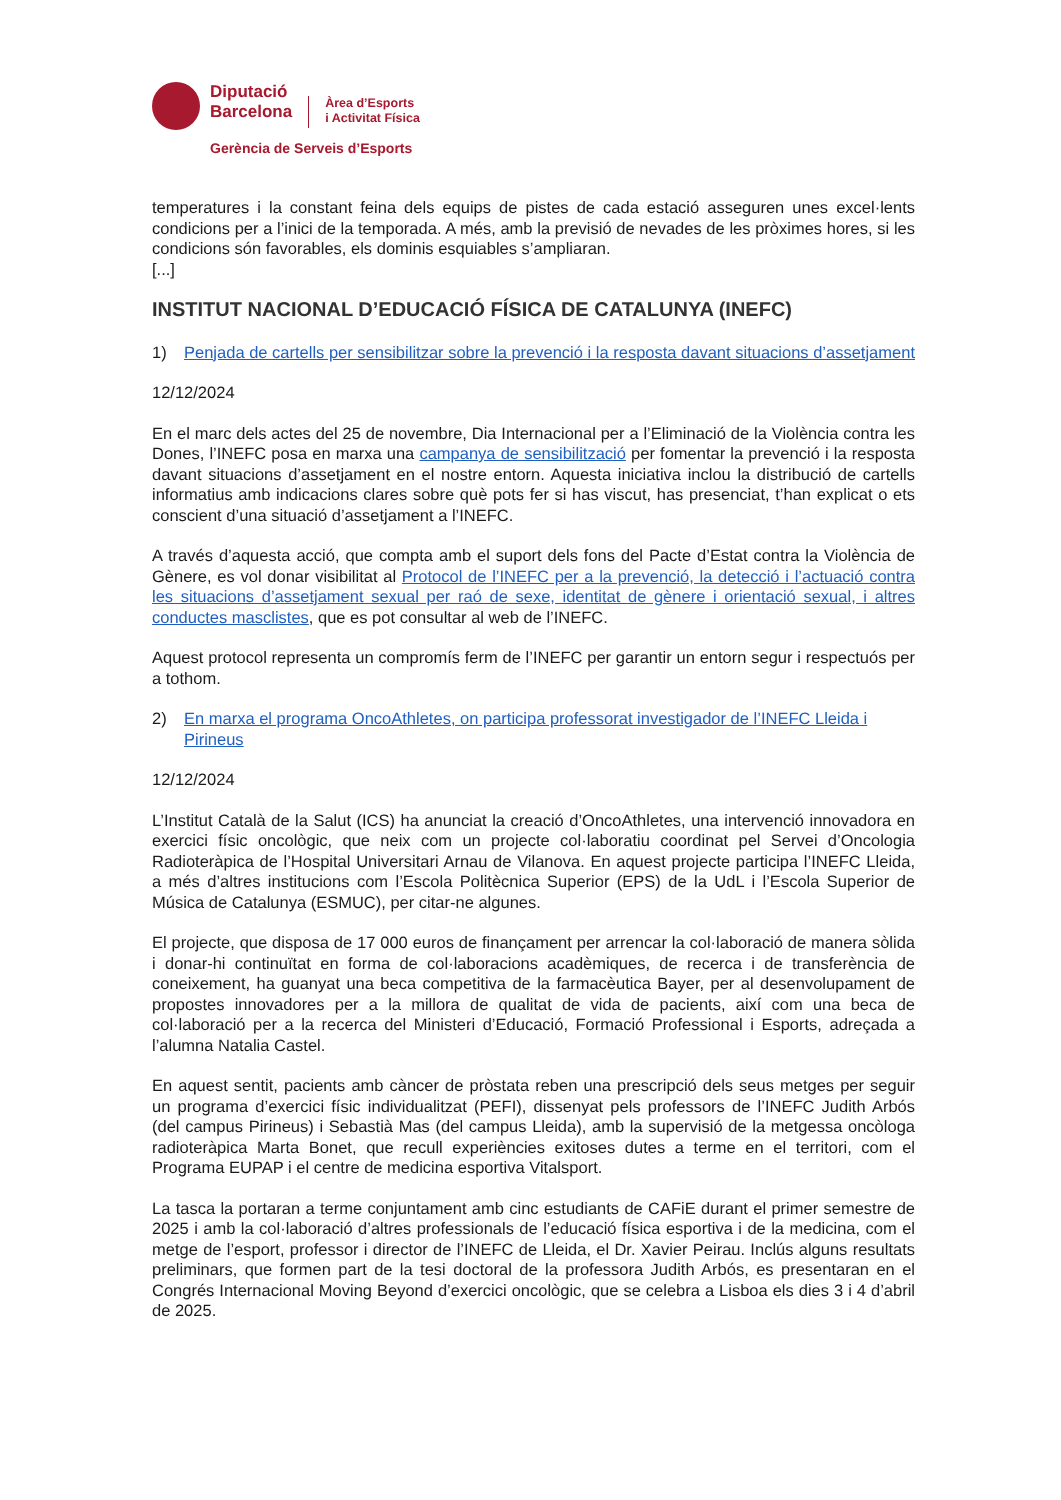Diputació
Barcelona
Àrea d’Esports
i Activitat Física
Gerència de Serveis d’Esports
temperatures i la constant feina dels equips de pistes de cada estació asseguren unes excel·lents condicions per a l’inici de la temporada. A més, amb la previsió de nevades de les pròximes hores, si les condicions són favorables, els dominis esquiables s’ampliaran.
[...]
INSTITUT NACIONAL D’EDUCACIÓ FÍSICA DE CATALUNYA (INEFC)
1) Penjada de cartells per sensibilitzar sobre la prevenció i la resposta davant situacions d’assetjament
12/12/2024
En el marc dels actes del 25 de novembre, Dia Internacional per a l’Eliminació de la Violència contra les Dones, l’INEFC posa en marxa una campanya de sensibilització per fomentar la prevenció i la resposta davant situacions d’assetjament en el nostre entorn. Aquesta iniciativa inclou la distribució de cartells informatius amb indicacions clares sobre què pots fer si has viscut, has presenciat, t’han explicat o ets conscient d’una situació d’assetjament a l’INEFC.
A través d’aquesta acció, que compta amb el suport dels fons del Pacte d’Estat contra la Violència de Gènere, es vol donar visibilitat al Protocol de l’INEFC per a la prevenció, la detecció i l’actuació contra les situacions d’assetjament sexual per raó de sexe, identitat de gènere i orientació sexual, i altres conductes masclistes, que es pot consultar al web de l’INEFC.
Aquest protocol representa un compromís ferm de l’INEFC per garantir un entorn segur i respectuós per a tothom.
2) En marxa el programa OncoAthletes, on participa professorat investigador de l’INEFC Lleida i Pirineus
12/12/2024
L’Institut Català de la Salut (ICS) ha anunciat la creació d’OncoAthletes, una intervenció innovadora en exercici físic oncològic, que neix com un projecte col·laboratiu coordinat pel Servei d’Oncologia Radioteràpica de l’Hospital Universitari Arnau de Vilanova. En aquest projecte participa l’INEFC Lleida, a més d’altres institucions com l’Escola Politècnica Superior (EPS) de la UdL i l’Escola Superior de Música de Catalunya (ESMUC), per citar-ne algunes.
El projecte, que disposa de 17 000 euros de finançament per arrencar la col·laboració de manera sòlida i donar-hi continuïtat en forma de col·laboracions acadèmiques, de recerca i de transferència de coneixement, ha guanyat una beca competitiva de la farmacèutica Bayer, per al desenvolupament de propostes innovadores per a la millora de qualitat de vida de pacients, així com una beca de col·laboració per a la recerca del Ministeri d’Educació, Formació Professional i Esports, adreçada a l’alumna Natalia Castel.
En aquest sentit, pacients amb càncer de pròstata reben una prescripció dels seus metges per seguir un programa d’exercici físic individualitzat (PEFI), dissenyat pels professors de l’INEFC Judith Arbós (del campus Pirineus) i Sebastià Mas (del campus Lleida), amb la supervisió de la metgessa oncòloga radioteràpica Marta Bonet, que recull experiències exitoses dutes a terme en el territori, com el Programa EUPAP i el centre de medicina esportiva Vitalsport.
La tasca la portaran a terme conjuntament amb cinc estudiants de CAFiE durant el primer semestre de 2025 i amb la col·laboració d’altres professionals de l’educació física esportiva i de la medicina, com el metge de l’esport, professor i director de l’INEFC de Lleida, el Dr. Xavier Peirau. Inclús alguns resultats preliminars, que formen part de la tesi doctoral de la professora Judith Arbós, es presentaran en el Congrés Internacional Moving Beyond d’exercici oncològic, que se celebra a Lisboa els dies 3 i 4 d’abril de 2025.